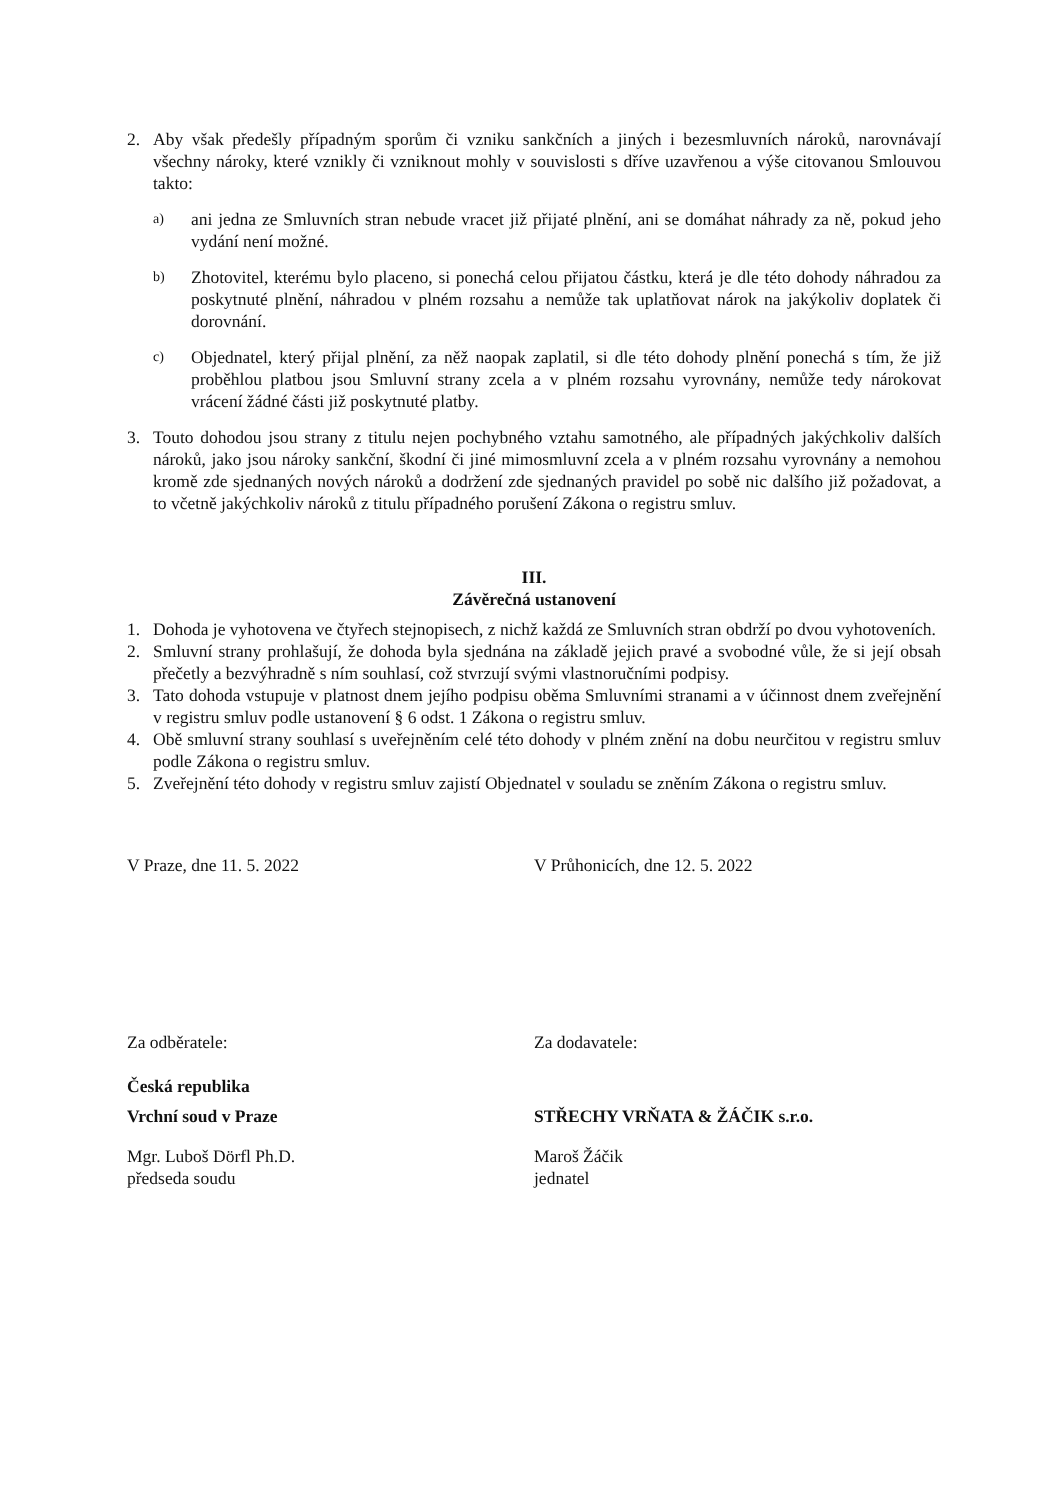2. Aby však předešly případným sporům či vzniku sankčních a jiných i bezesmluvních nároků, narovnávají všechny nároky, které vznikly či vzniknout mohly v souvislosti s dříve uzavřenou a výše citovanou Smlouvou takto:
a)
ani jedna ze Smluvních stran nebude vracet již přijaté plnění, ani se domáhat náhrady za ně, pokud jeho vydání není možné.
b)
Zhotovitel, kterému bylo placeno, si ponechá celou přijatou částku, která je dle této dohody náhradou za poskytnuté plnění, náhradou v plném rozsahu a nemůže tak uplatňovat nárok na jakýkoliv doplatek či dorovnání.
c)
Objednatel, který přijal plnění, za něž naopak zaplatil, si dle této dohody plnění ponechá s tím, že již proběhlou platbou jsou Smluvní strany zcela a v plném rozsahu vyrovnány, nemůže tedy nárokovat vrácení žádné části již poskytnuté platby.
3. Touto dohodou jsou strany z titulu nejen pochybného vztahu samotného, ale případných jakýchkoliv dalších nároků, jako jsou nároky sankční, škodní či jiné mimosmluvní zcela a v plném rozsahu vyrovnány a nemohou kromě zde sjednaných nových nároků a dodržení zde sjednaných pravidel po sobě nic dalšího již požadovat, a to včetně jakýchkoliv nároků z titulu případného porušení Zákona o registru smluv.
III.
Závěrečná ustanovení
1. Dohoda je vyhotovena ve čtyřech stejnopisech, z nichž každá ze Smluvních stran obdrží po dvou vyhotoveních.
2. Smluvní strany prohlašují, že dohoda byla sjednána na základě jejich pravé a svobodné vůle, že si její obsah přečetly a bezvýhradně s ním souhlasí, což stvrzují svými vlastnoručními podpisy.
3. Tato dohoda vstupuje v platnost dnem jejího podpisu oběma Smluvními stranami a v účinnost dnem zveřejnění v registru smluv podle ustanovení § 6 odst. 1 Zákona o registru smluv.
4. Obě smluvní strany souhlasí s uveřejněním celé této dohody v plném znění na dobu neurčitou v registru smluv podle Zákona o registru smluv.
5. Zveřejnění této dohody v registru smluv zajistí Objednatel v souladu se zněním Zákona o registru smluv.
V Praze, dne 11. 5. 2022 V Průhonicích, dne 12. 5. 2022
Za odběratele: Za dodavatele:
Česká republika
Vrchní soud v Praze
STŘECHY VRŇATA & ŽÁČIK s.r.o.
Mgr. Luboš Dörfl Ph.D.
předseda soudu
Maroš Žáčik
jednatel